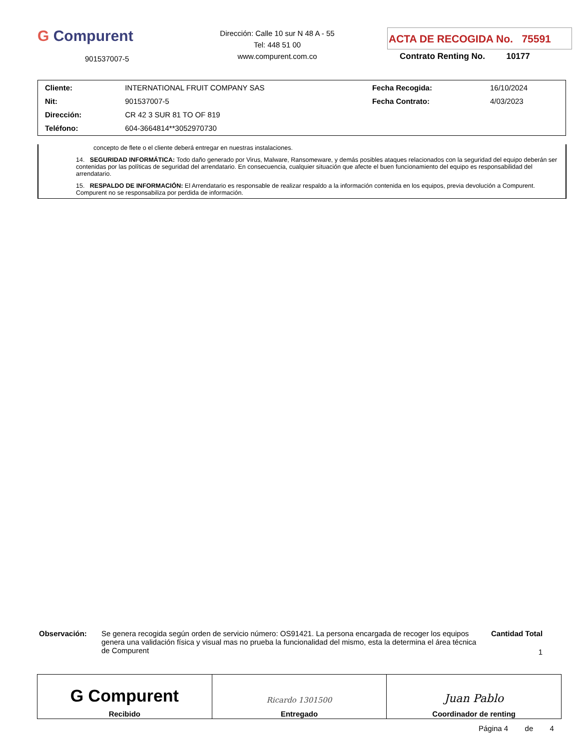G Compurent
901537007-5
Dirección: Calle 10 sur N 48 A - 55
Tel: 448 51 00
www.compurent.com.co
ACTA DE RECOGIDA No. 75591
Contrato Renting No. 10177
| Cliente: | INTERNATIONAL FRUIT COMPANY SAS | Fecha Recogida: | 16/10/2024 |
| Nit: | 901537007-5 | Fecha Contrato: | 4/03/2023 |
| Dirección: | CR 42 3 SUR 81 TO OF 819 | | |
| Teléfono: | 604-3664814**3052970730 | | |
concepto de flete o el cliente deberá entregar en nuestras instalaciones.
14. SEGURIDAD INFORMÁTICA: Todo daño generado por Virus, Malware, Ransomeware, y demás posibles ataques relacionados con la seguridad del equipo deberán ser contenidas por las políticas de seguridad del arrendatario. En consecuencia, cualquier situación que afecte el buen funcionamiento del equipo es responsabilidad del arrendatario.
15. RESPALDO DE INFORMACIÓN: El Arrendatario es responsable de realizar respaldo a la información contenida en los equipos, previa devolución a Compurent. Compurent no se responsabiliza por perdida de información.
Observación: Se genera recogida según orden de servicio número: OS91421. La persona encargada de recoger los equipos genera una validación física y visual mas no prueba la funcionalidad del mismo, esta la determina el área técnica de Compurent
Cantidad Total
1
| G Compurent Recibido | Ricardo 1301500 Entregado | Juan Pablo Coordinador de renting |
Página 4 de 4